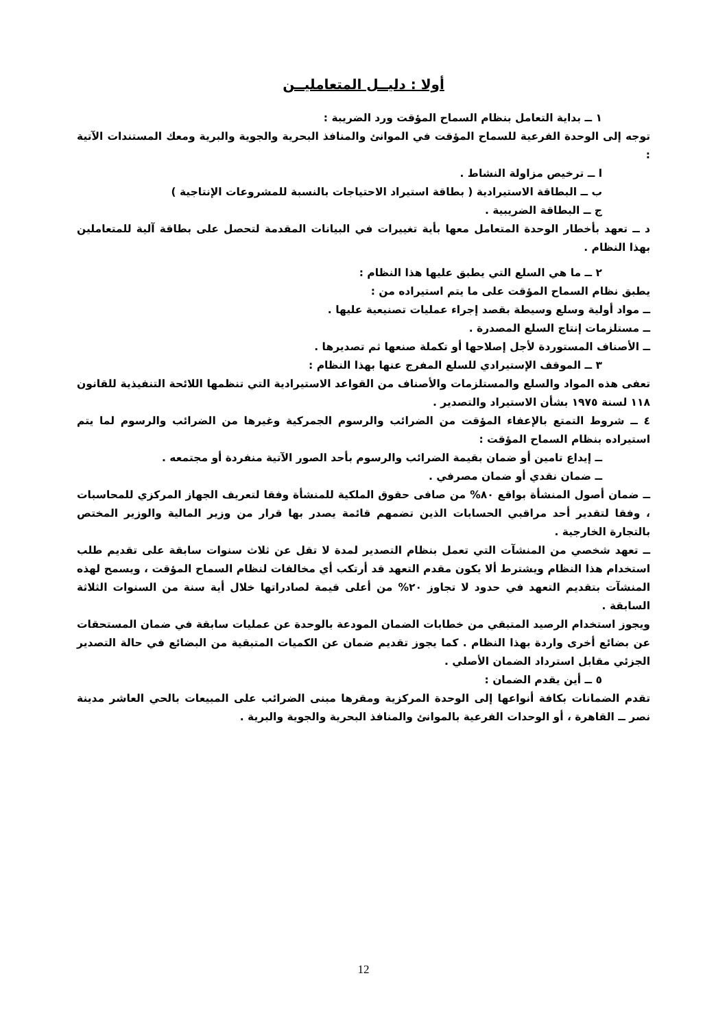أولا : دليــل المتعامليــن
١ ــ بداية التعامل بنظام السماح المؤقت ورد الضريبة :
توجه إلى الوحدة الفرعية للسماح المؤقت في الموانئ والمنافذ البحرية والجوية والبرية ومعك المستندات الآتية :
ا ــ ترخيص مزاولة النشاط .
ب ــ البطاقة الاستيرادية ( بطاقة استيراد الاحتياجات بالنسبة للمشروعات الإنتاجية )
ج ــ البطاقة الضريبية .
د ــ تعهد بأخطار الوحدة المتعامل معها بأية تغييرات في البيانات المقدمة لتحصل على بطاقة آلية للمتعاملين بهذا النظام .
٢ ــ ما هي السلع التي يطبق عليها هذا النظام :
يطبق نظام السماح المؤقت على ما يتم استيراده من :
ــ مواد أولية وسلع وسيطة بقصد إجراء عمليات تصنيعية عليها .
ــ مستلزمات إنتاج السلع المصدرة .
ــ الأصناف المستوردة لأجل إصلاحها أو تكملة صنعها ثم تصديرها .
٣ ــ الموقف الإستيرادي للسلع المفرج عنها بهذا النظام :
تعفى هذه المواد والسلع والمستلزمات والأصناف من القواعد الاستيرادية التي تنظمها اللائحة التنفيذية للقانون ١١٨ لسنة ١٩٧٥ بشأن الاستيراد والتصدير .
٤ ــ شروط التمتع بالإعفاء المؤقت من الضرائب والرسوم الجمركية وغيرها من الضرائب والرسوم لما يتم استيراده بنظام السماح المؤقت :
ــ إيداع تامين أو ضمان بقيمة الضرائب والرسوم بأحد الصور الآتية منفردة أو مجتمعه .
ــ ضمان نقدي أو ضمان مصرفي .
ــ ضمان أصول المنشأة بواقع ٨٠% من صافى حقوق الملكية للمنشأة وفقا لتعريف الجهاز المركزي للمحاسبات ، وفقا لتقدير أحد مراقبي الحسابات الذين تضمهم قائمة يصدر بها قرار من وزير المالية والوزير المختص بالتجارة الخارجية .
ــ تعهد شخصي من المنشآت التي تعمل بنظام التصدير لمدة لا تقل عن ثلاث سنوات سابقة على تقديم طلب استخدام هذا النظام ويشترط ألا يكون مقدم التعهد قد أرتكب أي مخالفات لنظام السماح المؤقت ، ويسمح لهذه المنشآت بتقديم التعهد في حدود لا تجاوز ٢٠% من أعلى قيمة لصادراتها خلال أية سنة من السنوات الثلاثة السابقة .
ويجوز استخدام الرصيد المتبقي من خطابات الضمان المودعة بالوحدة عن عمليات سابقة في ضمان المستحقات عن بضائع أخرى واردة بهذا النظام . كما يجوز تقديم ضمان عن الكميات المتبقية من البضائع في حالة التصدير الجزئي مقابل استرداد الضمان الأصلي .
٥ ــ أين يقدم الضمان :
تقدم الضمانات بكافة أنواعها إلى الوحدة المركزية ومقرها مبنى الضرائب على المبيعات بالحي العاشر مدينة نصر ــ القاهرة ، أو الوحدات الفرعية بالموانئ والمنافذ البحرية والجوية والبرية .
12